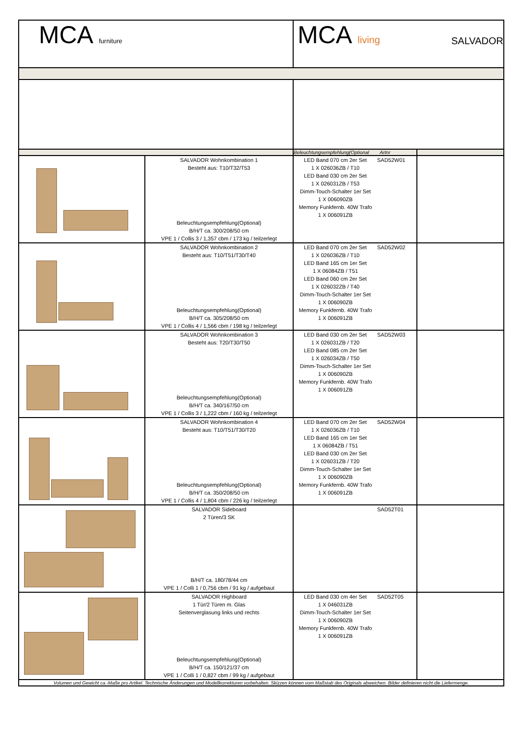| MCA furniture | | MCA living SALVADOR | | |
| | | Beleuchtungsempfehlung(Optional Artnr | | |
| | SALVADOR Wohnkombination 1 Besteht aus: T10/T32/T53 Beleuchtungsempfehlung(Optional) B/H/T ca. 300/208/50 cm VPE 1 / Collis 3 / 1,357 cbm / 173 kg / teilzerlegt | LED Band 070 cm 2er Set 1 X 026036ZB / T10 LED Band 030 cm 2er Set 1 X 026031ZB / T53 Dimm-Touch-Schalter 1er Set 1 X 006090ZB Memory Funkfernb. 40W Trafo 1 X 006091ZB | SAD52W01 | |
| | SALVADOR Wohnkombination 2 Besteht aus: T10/T51/T30/T40 Beleuchtungsempfehlung(Optional) B/H/T ca. 305/208/50 cm VPE 1 / Collis 4 / 1,566 cbm / 198 kg / teilzerlegt | LED Band 070 cm 2er Set 1 X 026036ZB / T10 LED Band 165 cm 1er Set 1 X 06084ZB / T51 LED Band 060 cm 2er Set 1 X 026032ZB / T40 Dimm-Touch-Schalter 1er Set 1 X 006090ZB Memory Funkfernb. 40W Trafo 1 X 006091ZB | SAD52W02 | |
| | SALVADOR Wohnkombination 3 Besteht aus: T20/T30/T50 Beleuchtungsempfehlung(Optional) B/H/T ca. 340/167/50 cm VPE 1 / Collis 3 / 1,222 cbm / 160 kg / teilzerlegt | LED Band 030 cm 2er Set 1 X 026031ZB / T20 LED Band 085 cm 2er Set 1 X 026034ZB / T50 Dimm-Touch-Schalter 1er Set 1 X 006090ZB Memory Funkfernb. 40W Trafo 1 X 006091ZB | SAD52W03 | |
| | SALVADOR Wohnkombination 4 Besteht aus: T10/T51/T30/T20 Beleuchtungsempfehlung(Optional) B/H/T ca. 350/208/50 cm VPE 1 / Collis 4 / 1,804 cbm / 226 kg / teilzerlegt | LED Band 070 cm 2er Set 1 X 026036ZB / T10 LED Band 165 cm 1er Set 1 X 06084ZB / T51 LED Band 030 cm 2er Set 1 X 026031ZB / T20 Dimm-Touch-Schalter 1er Set 1 X 006090ZB Memory Funkfernb. 40W Trafo 1 X 006091ZB | SAD52W04 | |
| | SALVADOR Sideboard 2 Türen/3 SK B/H/T ca. 180/78/44 cm VPE 1 / Colli 1 / 0,756 cbm / 91 kg / aufgebaut | | SAD52T01 | |
| | SALVADOR Highboard 1 Tür/2 Türen m. Glas Seitenverglasung links und rechts Beleuchtungsempfehlung(Optional) B/H/T ca. 150/121/37 cm VPE 1 / Colli 1 / 0,827 cbm / 99 kg / aufgebaut | LED Band 030 cm 4er Set 1 X 046031ZB Dimm-Touch-Schalter 1er Set 1 X 006090ZB Memory Funkfernb. 40W Trafo 1 X 006091ZB | SAD52T05 | |
| Volumen und Gewicht ca.-Maße pro Artikel. Technische Änderungen und Modellkorrekturen vorbehalten. Skizzen können vom Maßstab des Originals abweichen. Bilder definieren nicht die Liefermenge. | | | | |